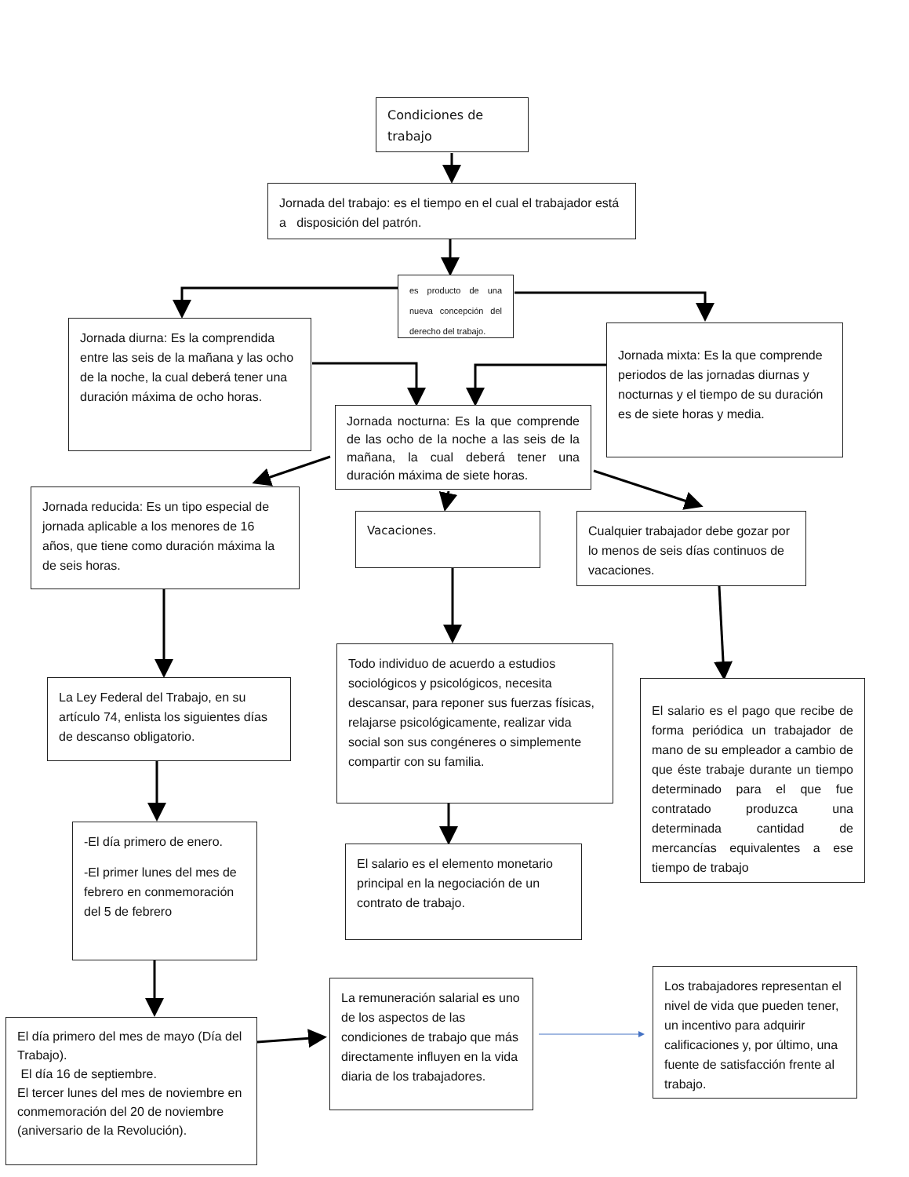Condiciones de trabajo
Jornada del trabajo: es el tiempo en el cual el trabajador está a disposición del patrón.
Jornada diurna: Es la comprendida entre las seis de la mañana y las ocho de la noche, la cual deberá tener una duración máxima de ocho horas.
Jornada reducida: Es un tipo especial de jornada aplicable a los menores de 16 años, que tiene como duración máxima la de seis horas.
La Ley Federal del Trabajo, en su artículo 74, enlista los siguientes días de descanso obligatorio.
-El día primero de enero.
-El primer lunes del mes de febrero en conmemoración del 5 de febrero
El día primero del mes de mayo (Día del Trabajo).
El día 16 de septiembre.
El tercer lunes del mes de noviembre en conmemoración del 20 de noviembre (aniversario de la Revolución).
es producto de una nueva concepción del derecho del trabajo.
Jornada nocturna: Es la que comprende de las ocho de la noche a las seis de la mañana, la cual deberá tener una duración máxima de siete horas.
Vacaciones.
Todo individuo de acuerdo a estudios sociológicos y psicológicos, necesita descansar, para reponer sus fuerzas físicas, relajarse psicológicamente, realizar vida social son sus congéneres o simplemente compartir con su familia.
El salario es el elemento monetario principal en la negociación de un contrato de trabajo.
La remuneración salarial es uno de los aspectos de las condiciones de trabajo que más directamente influyen en la vida diaria de los trabajadores.
Jornada mixta: Es la que comprende periodos de las jornadas diurnas y nocturnas y el tiempo de su duración es de siete horas y media.
Cualquier trabajador debe gozar por lo menos de seis días continuos de vacaciones.
El salario es el pago que recibe de forma periódica un trabajador de mano de su empleador a cambio de que éste trabaje durante un tiempo determinado para el que fue contratado produzca una determinada cantidad de mercancías equivalentes a ese tiempo de trabajo
Los trabajadores representan el nivel de vida que pueden tener, un incentivo para adquirir calificaciones y, por último, una fuente de satisfacción frente al trabajo.